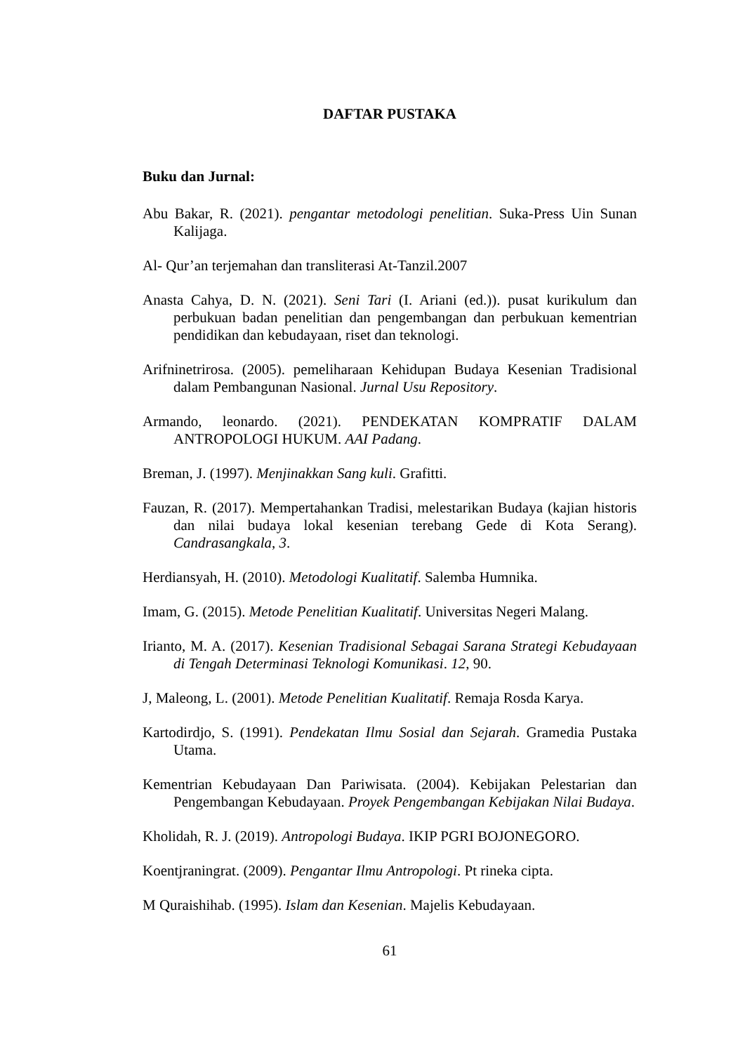DAFTAR PUSTAKA
Buku dan Jurnal:
Abu Bakar, R. (2021). pengantar metodologi penelitian. Suka-Press Uin Sunan Kalijaga.
Al- Qur’an terjemahan dan transliterasi At-Tanzil.2007
Anasta Cahya, D. N. (2021). Seni Tari (I. Ariani (ed.)). pusat kurikulum dan perbukuan badan penelitian dan pengembangan dan perbukuan kementrian pendidikan dan kebudayaan, riset dan teknologi.
Arifninetrirosa. (2005). pemeliharaan Kehidupan Budaya Kesenian Tradisional dalam Pembangunan Nasional. Jurnal Usu Repository.
Armando, leonardo. (2021). PENDEKATAN KOMPRATIF DALAM ANTROPOLOGI HUKUM. AAI Padang.
Breman, J. (1997). Menjinakkan Sang kuli. Grafitti.
Fauzan, R. (2017). Mempertahankan Tradisi, melestarikan Budaya (kajian historis dan nilai budaya lokal kesenian terebang Gede di Kota Serang). Candrasangkala, 3.
Herdiansyah, H. (2010). Metodologi Kualitatif. Salemba Humnika.
Imam, G. (2015). Metode Penelitian Kualitatif. Universitas Negeri Malang.
Irianto, M. A. (2017). Kesenian Tradisional Sebagai Sarana Strategi Kebudayaan di Tengah Determinasi Teknologi Komunikasi. 12, 90.
J, Maleong, L. (2001). Metode Penelitian Kualitatif. Remaja Rosda Karya.
Kartodirdjo, S. (1991). Pendekatan Ilmu Sosial dan Sejarah. Gramedia Pustaka Utama.
Kementrian Kebudayaan Dan Pariwisata. (2004). Kebijakan Pelestarian dan Pengembangan Kebudayaan. Proyek Pengembangan Kebijakan Nilai Budaya.
Kholidah, R. J. (2019). Antropologi Budaya. IKIP PGRI BOJONEGORO.
Koentjraningrat. (2009). Pengantar Ilmu Antropologi. Pt rineka cipta.
M Quraishihab. (1995). Islam dan Kesenian. Majelis Kebudayaan.
61